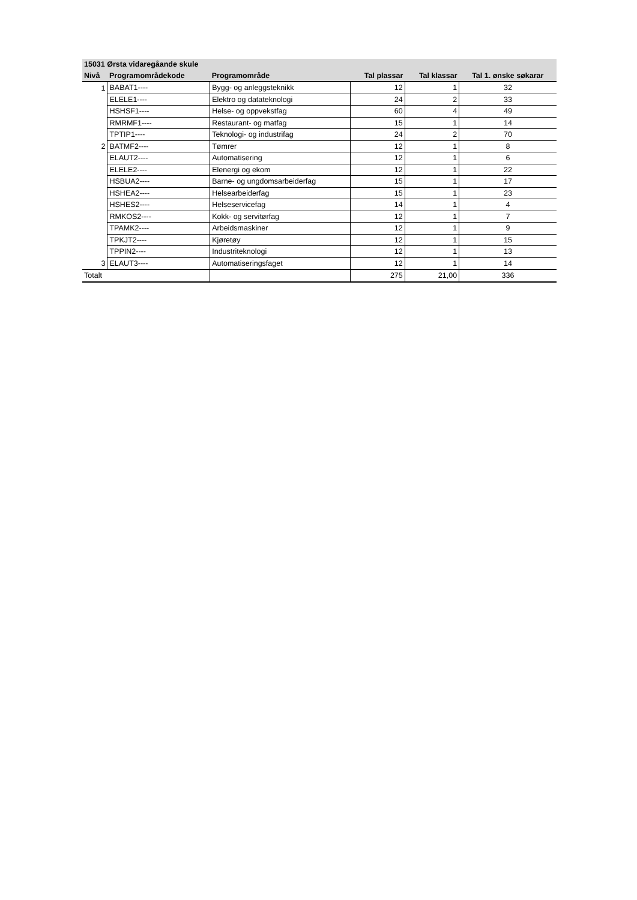| 15031 Ørsta vidaregåande skule | | | | | |
| --- | --- | --- | --- | --- | --- |
| Nivå | Programområdekode | Programområde | Tal plassar | Tal klassar | Tal 1. ønske søkarar |
| 1 | BABAT1---- | Bygg- og anleggsteknikk | 12 | 1 | 32 |
| | ELELE1---- | Elektro og datateknologi | 24 | 2 | 33 |
| | HSHSF1---- | Helse- og oppvekstfag | 60 | 4 | 49 |
| | RMRMF1---- | Restaurant- og matfag | 15 | 1 | 14 |
| | TPTIP1---- | Teknologi- og industrifag | 24 | 2 | 70 |
| 2 | BATMF2---- | Tømrer | 12 | 1 | 8 |
| | ELAUT2---- | Automatisering | 12 | 1 | 6 |
| | ELELE2---- | Elenergi og ekom | 12 | 1 | 22 |
| | HSBUA2---- | Barne- og ungdomsarbeiderfag | 15 | 1 | 17 |
| | HSHEA2---- | Helsearbeiderfag | 15 | 1 | 23 |
| | HSHES2---- | Helseservicefag | 14 | 1 | 4 |
| | RMKOS2---- | Kokk- og servitørfag | 12 | 1 | 7 |
| | TPAMK2---- | Arbeidsmaskiner | 12 | 1 | 9 |
| | TPKJT2---- | Kjøretøy | 12 | 1 | 15 |
| | TPPIN2---- | Industriteknologi | 12 | 1 | 13 |
| 3 | ELAUT3---- | Automatiseringsfaget | 12 | 1 | 14 |
| Totalt | | | 275 | 21,00 | 336 |